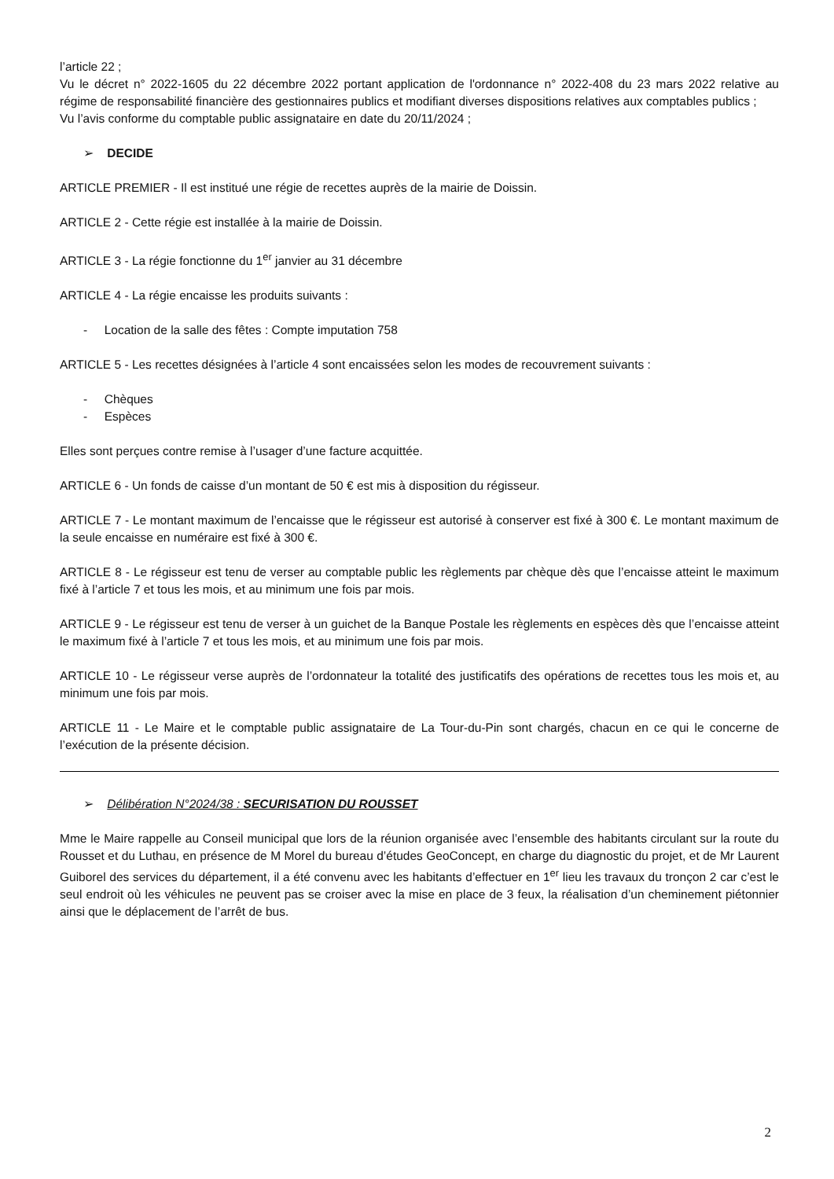l’article 22 ;
Vu le décret n° 2022-1605 du 22 décembre 2022 portant application de l'ordonnance n° 2022-408 du 23 mars 2022 relative au régime de responsabilité financière des gestionnaires publics et modifiant diverses dispositions relatives aux comptables publics ;
Vu l’avis conforme du comptable public assignataire en date du 20/11/2024 ;
➢ DECIDE
ARTICLE PREMIER - Il est institué une régie de recettes auprès de la mairie de Doissin.
ARTICLE 2 - Cette régie est installée à la mairie de Doissin.
ARTICLE 3 - La régie fonctionne du 1<sup>er</sup> janvier au 31 décembre
ARTICLE 4 - La régie encaisse les produits suivants :
- Location de la salle des fêtes : Compte imputation 758
ARTICLE 5 - Les recettes désignées à l’article 4 sont encaissées selon les modes de recouvrement suivants :
- Chèques
- Espèces
Elles sont perçues contre remise à l’usager d’une facture acquittée.
ARTICLE 6 - Un fonds de caisse d’un montant de 50 € est mis à disposition du régisseur.
ARTICLE 7 - Le montant maximum de l’encaisse que le régisseur est autorisé à conserver est fixé à 300 €. Le montant maximum de la seule encaisse en numéraire est fixé à 300 €.
ARTICLE 8 - Le régisseur est tenu de verser au comptable public les règlements par chèque dès que l’encaisse atteint le maximum fixé à l’article 7 et tous les mois, et au minimum une fois par mois.
ARTICLE 9 - Le régisseur est tenu de verser à un guichet de la Banque Postale les règlements en espèces dès que l’encaisse atteint le maximum fixé à l’article 7 et tous les mois, et au minimum une fois par mois.
ARTICLE 10 - Le régisseur verse auprès de l’ordonnateur la totalité des justificatifs des opérations de recettes tous les mois et, au minimum une fois par mois.
ARTICLE 11 - Le Maire et le comptable public assignataire de La Tour-du-Pin sont chargés, chacun en ce qui le concerne de l’exécution de la présente décision.
➢ Délibération N°2024/38 : SECURISATION DU ROUSSET
Mme le Maire rappelle au Conseil municipal que lors de la réunion organisée avec l’ensemble des habitants circulant sur la route du Rousset et du Luthau, en présence de M Morel du bureau d’études GeoConcept, en charge du diagnostic du projet, et de Mr Laurent Guiborel des services du département, il a été convenu avec les habitants d’effectuer en 1<sup>er</sup> lieu les travaux du tronçon 2 car c’est le seul endroit où les véhicules ne peuvent pas se croiser avec la mise en place de 3 feux, la réalisation d’un cheminement piétonnier ainsi que le déplacement de l’arrêt de bus.
2